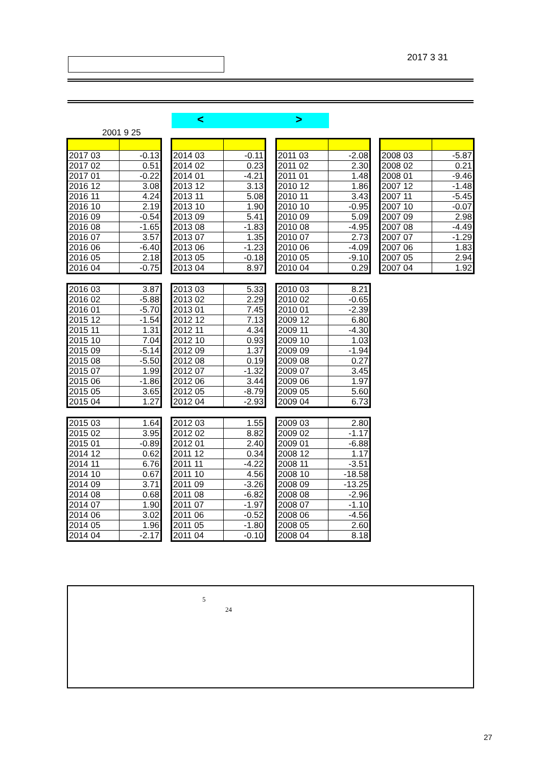2017 3 31
< >
2001 9 25
| 2017 03 | -0.13 |
| 2017 02 | 0.51 |
| 2017 01 | -0.22 |
| 2016 12 | 3.08 |
| 2016 11 | 4.24 |
| 2016 10 | 2.19 |
| 2016 09 | -0.54 |
| 2016 08 | -1.65 |
| 2016 07 | 3.57 |
| 2016 06 | -6.40 |
| 2016 05 | 2.18 |
| 2016 04 | -0.75 |
| 2014 03 | -0.11 |
| 2014 02 | 0.23 |
| 2014 01 | -4.21 |
| 2013 12 | 3.13 |
| 2013 11 | 5.08 |
| 2013 10 | 1.90 |
| 2013 09 | 5.41 |
| 2013 08 | -1.83 |
| 2013 07 | 1.35 |
| 2013 06 | -1.23 |
| 2013 05 | -0.18 |
| 2013 04 | 8.97 |
| 2011 03 | -2.08 |
| 2011 02 | 2.30 |
| 2011 01 | 1.48 |
| 2010 12 | 1.86 |
| 2010 11 | 3.43 |
| 2010 10 | -0.95 |
| 2010 09 | 5.09 |
| 2010 08 | -4.95 |
| 2010 07 | 2.73 |
| 2010 06 | -4.09 |
| 2010 05 | -9.10 |
| 2010 04 | 0.29 |
| 2008 03 | -5.87 |
| 2008 02 | 0.21 |
| 2008 01 | -9.46 |
| 2007 12 | -1.48 |
| 2007 11 | -5.45 |
| 2007 10 | -0.07 |
| 2007 09 | 2.98 |
| 2007 08 | -4.49 |
| 2007 07 | -1.29 |
| 2007 06 | 1.83 |
| 2007 05 | 2.94 |
| 2007 04 | 1.92 |
| 2016 03 | 3.87 |
| 2016 02 | -5.88 |
| 2016 01 | -5.70 |
| 2015 12 | -1.54 |
| 2015 11 | 1.31 |
| 2015 10 | 7.04 |
| 2015 09 | -5.14 |
| 2015 08 | -5.50 |
| 2015 07 | 1.99 |
| 2015 06 | -1.86 |
| 2015 05 | 3.65 |
| 2015 04 | 1.27 |
| 2013 03 | 5.33 |
| 2013 02 | 2.29 |
| 2013 01 | 7.45 |
| 2012 12 | 7.13 |
| 2012 11 | 4.34 |
| 2012 10 | 0.93 |
| 2012 09 | 1.37 |
| 2012 08 | 0.19 |
| 2012 07 | -1.32 |
| 2012 06 | 3.44 |
| 2012 05 | -8.79 |
| 2012 04 | -2.93 |
| 2010 03 | 8.21 |
| 2010 02 | -0.65 |
| 2010 01 | -2.39 |
| 2009 12 | 6.80 |
| 2009 11 | -4.30 |
| 2009 10 | 1.03 |
| 2009 09 | -1.94 |
| 2009 08 | 0.27 |
| 2009 07 | 3.45 |
| 2009 06 | 1.97 |
| 2009 05 | 5.60 |
| 2009 04 | 6.73 |
| 2015 03 | 1.64 |
| 2015 02 | 3.95 |
| 2015 01 | -0.89 |
| 2014 12 | 0.62 |
| 2014 11 | 6.76 |
| 2014 10 | 0.67 |
| 2014 09 | 3.71 |
| 2014 08 | 0.68 |
| 2014 07 | 1.90 |
| 2014 06 | 3.02 |
| 2014 05 | 1.96 |
| 2014 04 | -2.17 |
| 2012 03 | 1.55 |
| 2012 02 | 8.82 |
| 2012 01 | 2.40 |
| 2011 12 | 0.34 |
| 2011 11 | -4.22 |
| 2011 10 | 4.56 |
| 2011 09 | -3.26 |
| 2011 08 | -6.82 |
| 2011 07 | -1.97 |
| 2011 06 | -0.52 |
| 2011 05 | -1.80 |
| 2011 04 | -0.10 |
| 2009 03 | 2.80 |
| 2009 02 | -1.17 |
| 2009 01 | -6.88 |
| 2008 12 | 1.17 |
| 2008 11 | -3.51 |
| 2008 10 | -18.58 |
| 2008 09 | -13.25 |
| 2008 08 | -2.96 |
| 2008 07 | -1.10 |
| 2008 06 | -4.56 |
| 2008 05 | 2.60 |
| 2008 04 | 8.18 |
5
24
27